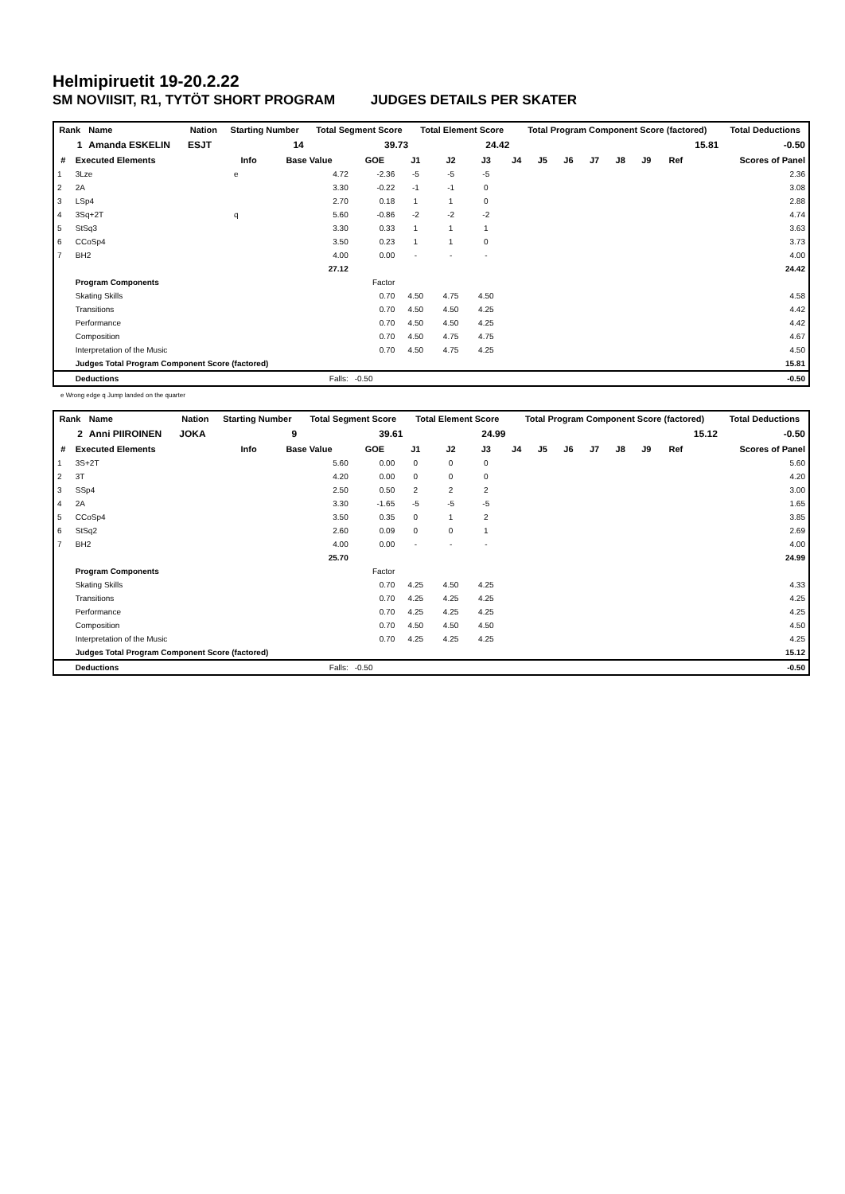Helmipiruetit 19-20.2.22
SM NOVIISIT, R1, TYTÖT SHORT PROGRAM JUDGES DETAILS PER SKATER
| Rank | Name | Nation | Starting Number | Total Segment Score | Total Element Score | Total Program Component Score (factored) | Total Deductions |
| --- | --- | --- | --- | --- | --- | --- | --- |
| 1 | Amanda ESKELIN | ESJT | 14 | 39.73 | 24.42 | 15.81 | -0.50 |
| # | Executed Elements | Info | Base Value | GOE | J1 | J2 | J3 | J4 | J5 | J6 | J7 | J8 | J9 | Ref | Scores of Panel |
| --- | --- | --- | --- | --- | --- | --- | --- | --- | --- | --- | --- | --- | --- | --- | --- |
| 1 | 3Lze | e | 4.72 | -2.36 | -5 | -5 | -5 | | | | | | | | 2.36 |
| 2 | 2A | | 3.30 | -0.22 | -1 | -1 | 0 | | | | | | | | 3.08 |
| 3 | LSp4 | | 2.70 | 0.18 | 1 | 1 | 0 | | | | | | | | 2.88 |
| 4 | 3Sq+2T | q | 5.60 | -0.86 | -2 | -2 | -2 | | | | | | | | 4.74 |
| 5 | StSq3 | | 3.30 | 0.33 | 1 | 1 | 1 | | | | | | | | 3.63 |
| 6 | CCoSp4 | | 3.50 | 0.23 | 1 | 1 | 0 | | | | | | | | 3.73 |
| 7 | BH2 | | 4.00 | 0.00 | - | - | - | | | | | | | | 4.00 |
| | | | 27.12 | | | | | | | | | | | | 24.42 |
| | Program Components | | | Factor | | | | | | | | | | | |
| | Skating Skills | | | 0.70 | 4.50 | 4.75 | 4.50 | | | | | | | | 4.58 |
| | Transitions | | | 0.70 | 4.50 | 4.50 | 4.25 | | | | | | | | 4.42 |
| | Performance | | | 0.70 | 4.50 | 4.50 | 4.25 | | | | | | | | 4.42 |
| | Composition | | | 0.70 | 4.50 | 4.75 | 4.75 | | | | | | | | 4.67 |
| | Interpretation of the Music | | | 0.70 | 4.50 | 4.75 | 4.25 | | | | | | | | 4.50 |
| | Judges Total Program Component Score (factored) | | | | | | | | | | | | | | 15.81 |
| | Deductions | | Falls: | -0.50 | | | | | | | | | | | -0.50 |
e Wrong edge q Jump landed on the quarter
| Rank | Name | Nation | Starting Number | Total Segment Score | Total Element Score | Total Program Component Score (factored) | Total Deductions |
| --- | --- | --- | --- | --- | --- | --- | --- |
| 2 | Anni PIIROINEN | JOKA | 9 | 39.61 | 24.99 | 15.12 | -0.50 |
| # | Executed Elements | Info | Base Value | GOE | J1 | J2 | J3 | J4 | J5 | J6 | J7 | J8 | J9 | Ref | Scores of Panel |
| --- | --- | --- | --- | --- | --- | --- | --- | --- | --- | --- | --- | --- | --- | --- | --- |
| 1 | 3S+2T | | 5.60 | 0.00 | 0 | 0 | 0 | | | | | | | | 5.60 |
| 2 | 3T | | 4.20 | 0.00 | 0 | 0 | 0 | | | | | | | | 4.20 |
| 3 | SSp4 | | 2.50 | 0.50 | 2 | 2 | 2 | | | | | | | | 3.00 |
| 4 | 2A | | 3.30 | -1.65 | -5 | -5 | -5 | | | | | | | | 1.65 |
| 5 | CCoSp4 | | 3.50 | 0.35 | 0 | 1 | 2 | | | | | | | | 3.85 |
| 6 | StSq2 | | 2.60 | 0.09 | 0 | 0 | 1 | | | | | | | | 2.69 |
| 7 | BH2 | | 4.00 | 0.00 | - | - | - | | | | | | | | 4.00 |
| | | | 25.70 | | | | | | | | | | | | 24.99 |
| | Program Components | | | Factor | | | | | | | | | | | |
| | Skating Skills | | | 0.70 | 4.25 | 4.50 | 4.25 | | | | | | | | 4.33 |
| | Transitions | | | 0.70 | 4.25 | 4.25 | 4.25 | | | | | | | | 4.25 |
| | Performance | | | 0.70 | 4.25 | 4.25 | 4.25 | | | | | | | | 4.25 |
| | Composition | | | 0.70 | 4.50 | 4.50 | 4.50 | | | | | | | | 4.50 |
| | Interpretation of the Music | | | 0.70 | 4.25 | 4.25 | 4.25 | | | | | | | | 4.25 |
| | Judges Total Program Component Score (factored) | | | | | | | | | | | | | | 15.12 |
| | Deductions | | Falls: | -0.50 | | | | | | | | | | | -0.50 |